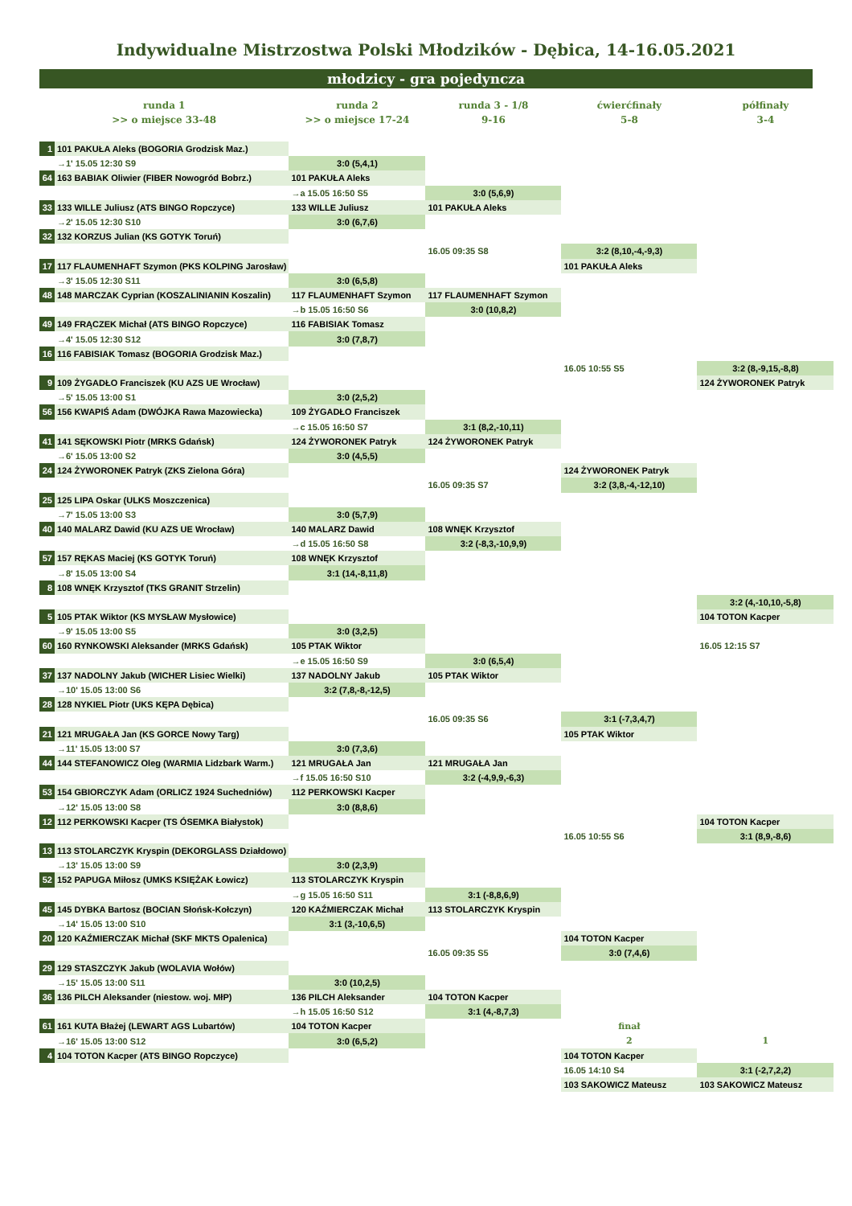Indywidualne Mistrzostwa Polski Młodzików - Dębica, 14-16.05.2021
młodzicy - gra pojedyncza
| runda 1 | | runda 2 | runda 3 - 1/8 | ćwierćfinały | półfinały |
| --- | --- | --- | --- | --- | --- |
| >> o miejsce 33-48 | | >> o miejsce 17-24 | 9-16 | 5-8 | 3-4 |
| 1 | 101 PAKUŁA Aleks (BOGORIA Grodzisk Maz.) | | | | |
| | →1' 15.05 12:30 S9 | 3:0 (5,4,1) | | | |
| 64 | 163 BABIAK Oliwier (FIBER Nowogród Bobrz.) | 101 PAKUŁA Aleks | | | |
| | | →a 15.05 16:50 S5 | 3:0 (5,6,9) | | |
| 33 | 133 WILLE Juliusz (ATS BINGO Ropczyce) | 133 WILLE Juliusz | 101 PAKUŁA Aleks | | |
| | →2' 15.05 12:30 S10 | 3:0 (6,7,6) | | | |
| 32 | 132 KORZUS Julian (KS GOTYK Toruń) | | | | |
| | | | 16.05 09:35 S8 | 3:2 (8,10,-4,-9,3) | |
| 17 | 117 FLAUMENHAFT Szymon (PKS KOLPING Jarosław) | | | 101 PAKUŁA Aleks | |
| | →3' 15.05 12:30 S11 | 3:0 (6,5,8) | | | |
| 48 | 148 MARCZAK Cyprian (KOSZALINIANIN Koszalin) | 117 FLAUMENHAFT Szymon | 117 FLAUMENHAFT Szymon | | |
| | | →b 15.05 16:50 S6 | 3:0 (10,8,2) | | |
| 49 | 149 FRĄCZEK Michał (ATS BINGO Ropczyce) | 116 FABISIAK Tomasz | | | |
| | →4' 15.05 12:30 S12 | 3:0 (7,8,7) | | | |
| 16 | 116 FABISIAK Tomasz (BOGORIA Grodzisk Maz.) | | | | |
| | | | | 16.05 10:55 S5 | 3:2 (8,-9,15,-8,8) |
| 9 | 109 ŻYGADŁO Franciszek (KU AZS UE Wrocław) | | | | 124 ŻYWORONEK Patryk |
| | →5' 15.05 13:00 S1 | 3:0 (2,5,2) | | | |
| 56 | 156 KWAPIŚ Adam (DWÓJKA Rawa Mazowiecka) | 109 ŻYGADŁO Franciszek | | | |
| | | →c 15.05 16:50 S7 | 3:1 (8,2,-10,11) | | |
| 41 | 141 SĘKOWSKI Piotr (MRKS Gdańsk) | 124 ŻYWORONEK Patryk | 124 ŻYWORONEK Patryk | | |
| | →6' 15.05 13:00 S2 | 3:0 (4,5,5) | | | |
| 24 | 124 ŻYWORONEK Patryk (ZKS Zielona Góra) | | | 124 ŻYWORONEK Patryk | |
| | | | 16.05 09:35 S7 | 3:2 (3,8,-4,-12,10) | |
| 25 | 125 LIPA Oskar (ULKS Moszczenica) | | | | |
| | →7' 15.05 13:00 S3 | 3:0 (5,7,9) | | | |
| 40 | 140 MALARZ Dawid (KU AZS UE Wrocław) | 140 MALARZ Dawid | 108 WNĘK Krzysztof | | |
| | | →d 15.05 16:50 S8 | 3:2 (-8,3,-10,9,9) | | |
| 57 | 157 RĘKAS Maciej (KS GOTYK Toruń) | 108 WNĘK Krzysztof | | | |
| | →8' 15.05 13:00 S4 | 3:1 (14,-8,11,8) | | | |
| 8 | 108 WNĘK Krzysztof (TKS GRANIT Strzelin) | | | | |
| | | | | | 3:2 (4,-10,10,-5,8) |
| 5 | 105 PTAK Wiktor (KS MYSŁAW Mysłowice) | | | | 104 TOTON Kacper |
| | →9' 15.05 13:00 S5 | 3:0 (3,2,5) | | | |
| 60 | 160 RYNKOWSKI Aleksander (MRKS Gdańsk) | 105 PTAK Wiktor | | | 16.05 12:15 S7 |
| | | →e 15.05 16:50 S9 | 3:0 (6,5,4) | | |
| 37 | 137 NADOLNY Jakub (WICHER Lisiec Wielki) | 137 NADOLNY Jakub | 105 PTAK Wiktor | | |
| | →10' 15.05 13:00 S6 | 3:2 (7,8,-8,-12,5) | | | |
| 28 | 128 NYKIEL Piotr (UKS KĘPA Dębica) | | | | |
| | | | 16.05 09:35 S6 | 3:1 (-7,3,4,7) | |
| 21 | 121 MRUGAŁA Jan (KS GORCE Nowy Targ) | | | 105 PTAK Wiktor | |
| | →11' 15.05 13:00 S7 | 3:0 (7,3,6) | | | |
| 44 | 144 STEFANOWICZ Oleg (WARMIA Lidzbark Warm.) | 121 MRUGAŁA Jan | 121 MRUGAŁA Jan | | |
| | | →f 15.05 16:50 S10 | 3:2 (-4,9,9,-6,3) | | |
| 53 | 154 GBIORCZYK Adam (ORLICZ 1924 Suchedniów) | 112 PERKOWSKI Kacper | | | |
| | →12' 15.05 13:00 S8 | 3:0 (8,8,6) | | | |
| 12 | 112 PERKOWSKI Kacper (TS ÓSEMKA Białystok) | | | | 104 TOTON Kacper |
| | | | | 16.05 10:55 S6 | 3:1 (8,9,-8,6) |
| 13 | 113 STOLARCZYK Kryspin (DEKORGLASS Działdowo) | | | | |
| | →13' 15.05 13:00 S9 | 3:0 (2,3,9) | | | |
| 52 | 152 PAPUGA Miłosz (UMKS KSIĘŻAK Łowicz) | 113 STOLARCZYK Kryspin | | | |
| | | →g 15.05 16:50 S11 | 3:1 (-8,8,6,9) | | |
| 45 | 145 DYBKA Bartosz (BOCIAN Słońsk-Kołczyn) | 120 KAŹMIERCZAK Michał | 113 STOLARCZYK Kryspin | | |
| | →14' 15.05 13:00 S10 | 3:1 (3,-10,6,5) | | | |
| 20 | 120 KAŹMIERCZAK Michał (SKF MKTS Opalenica) | | | 104 TOTON Kacper | |
| | | | 16.05 09:35 S5 | 3:0 (7,4,6) | |
| 29 | 129 STASZCZYK Jakub (WOLAVIA Wołów) | | | | |
| | →15' 15.05 13:00 S11 | 3:0 (10,2,5) | | | |
| 36 | 136 PILCH Aleksander (niestow. woj. MłP) | 136 PILCH Aleksander | 104 TOTON Kacper | | |
| | | →h 15.05 16:50 S12 | 3:1 (4,-8,7,3) | | |
| 61 | 161 KUTA Błażej (LEWART AGS Lubartów) | 104 TOTON Kacper | | finał | |
| | →16' 15.05 13:00 S12 | 3:0 (6,5,2) | | 2 | 1 |
| 4 | 104 TOTON Kacper (ATS BINGO Ropczyce) | | | 104 TOTON Kacper | |
| | | | | 16.05 14:10 S4 | 3:1 (-2,7,2,2) |
| | | | | 103 SAKOWICZ Mateusz | 103 SAKOWICZ Mateusz |